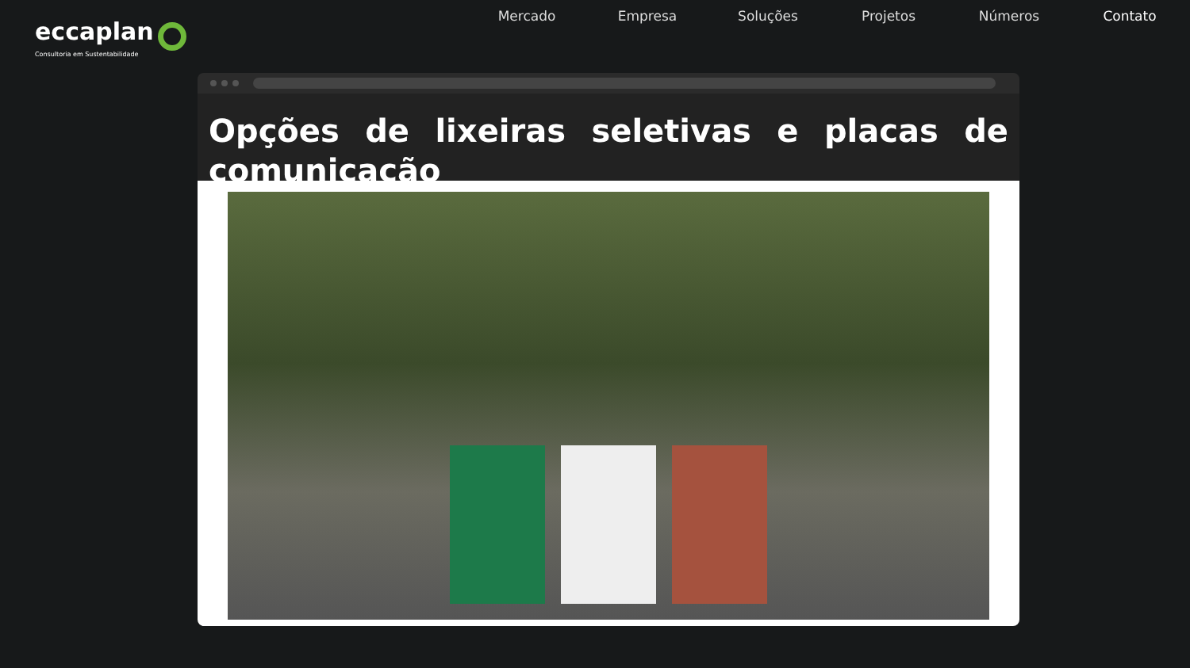eccaplan
Consultoria em Sustentabilidade
Mercado Empresa Soluções Projetos Números Contato
Opções de lixeiras seletivas e placas de comunicação